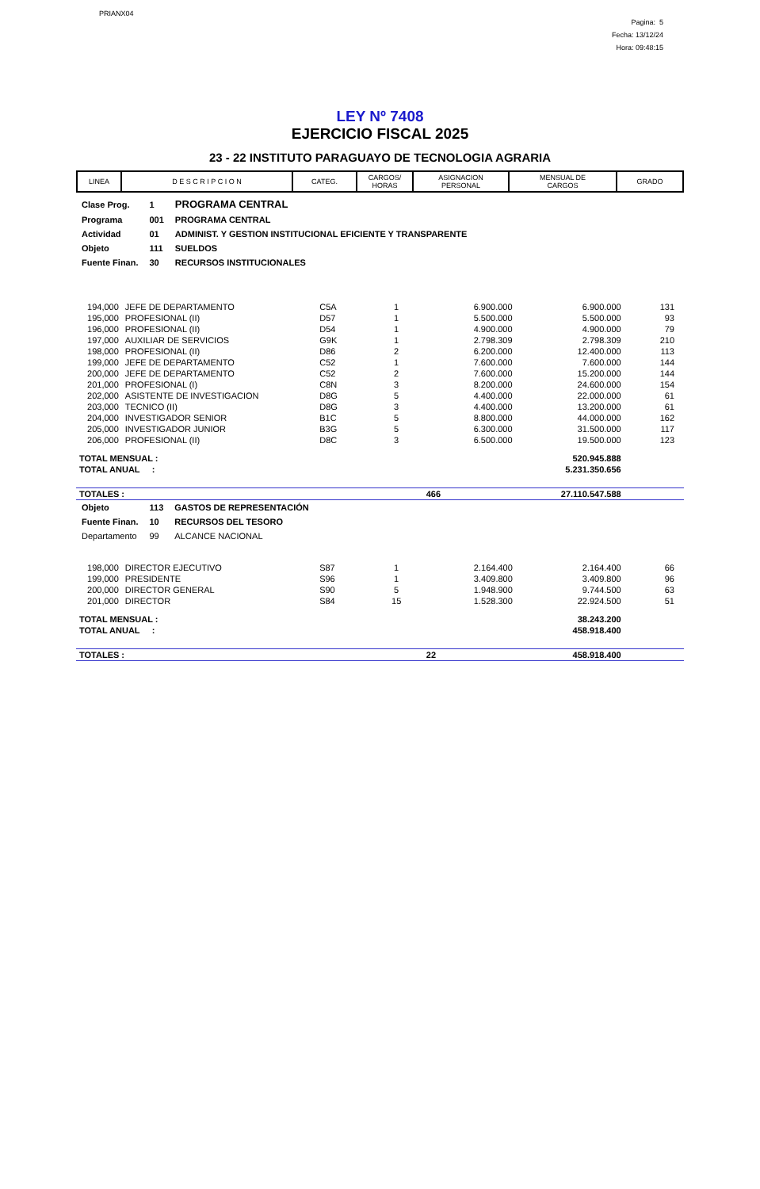PRIANX04
Pagina: 5
Fecha: 13/12/24
Hora: 09:48:15
LEY Nº 7408
EJERCICIO FISCAL 2025
23 - 22 INSTITUTO PARAGUAYO DE TECNOLOGIA AGRARIA
| LINEA | D E S C R I P C I O N | CATEG. | CARGOS/ HORAS | ASIGNACION PERSONAL | MENSUAL DE CARGOS | GRADO |
| --- | --- | --- | --- | --- | --- | --- |
| Clase Prog. | 1 | PROGRAMA CENTRAL |
| Programa | 001 | PROGRAMA CENTRAL |
| Actividad | 01 | ADMINIST. Y GESTION INSTITUCIONAL EFICIENTE Y TRANSPARENTE |
| Objeto | 111 | SUELDOS |
| Fuente Finan. | 30 | RECURSOS INSTITUCIONALES |
| 194,000 | JEFE DE DEPARTAMENTO | C5A | 1 | 6.900.000 | 6.900.000 | 131 | |
| 195,000 | PROFESIONAL (II) | D57 | 1 | 5.500.000 | 5.500.000 | 93 | |
| 196,000 | PROFESIONAL (II) | D54 | 1 | 4.900.000 | 4.900.000 | 79 | |
| 197,000 | AUXILIAR DE SERVICIOS | G9K | 1 | 2.798.309 | 2.798.309 | 210 | |
| 198,000 | PROFESIONAL (II) | D86 | 2 | 6.200.000 | 12.400.000 | 113 | |
| 199,000 | JEFE DE DEPARTAMENTO | C52 | 1 | 7.600.000 | 7.600.000 | 144 | |
| 200,000 | JEFE DE DEPARTAMENTO | C52 | 2 | 7.600.000 | 15.200.000 | 144 | |
| 201,000 | PROFESIONAL (I) | C8N | 3 | 8.200.000 | 24.600.000 | 154 | |
| 202,000 | ASISTENTE DE INVESTIGACION | D8G | 5 | 4.400.000 | 22.000.000 | 61 | |
| 203,000 | TECNICO (II) | D8G | 3 | 4.400.000 | 13.200.000 | 61 | |
| 204,000 | INVESTIGADOR SENIOR | B1C | 5 | 8.800.000 | 44.000.000 | 162 | |
| 205,000 | INVESTIGADOR JUNIOR | B3G | 5 | 6.300.000 | 31.500.000 | 117 | |
| 206,000 | PROFESIONAL (II) | D8C | 3 | 6.500.000 | 19.500.000 | 123 | |
| TOTAL MENSUAL : | | | | | 520.945.888 | | |
| TOTAL ANUAL : | | | | | 5.231.350.656 | | |
| TOTALES : | | | | 466 | 27.110.547.588 | | |
| Objeto | 113 | GASTOS DE REPRESENTACIÓN |
| Fuente Finan. | 10 | RECURSOS DEL TESORO |
| Departamento | 99 | ALCANCE NACIONAL |
| 198,000 | DIRECTOR EJECUTIVO | S87 | 1 | 2.164.400 | 2.164.400 | 66 | |
| 199,000 | PRESIDENTE | S96 | 1 | 3.409.800 | 3.409.800 | 96 | |
| 200,000 | DIRECTOR GENERAL | S90 | 5 | 1.948.900 | 9.744.500 | 63 | |
| 201,000 | DIRECTOR | S84 | 15 | 1.528.300 | 22.924.500 | 51 | |
| TOTAL MENSUAL : | | | | | 38.243.200 | | |
| TOTAL ANUAL : | | | | | 458.918.400 | | |
| TOTALES : | | | | 22 | 458.918.400 | | |